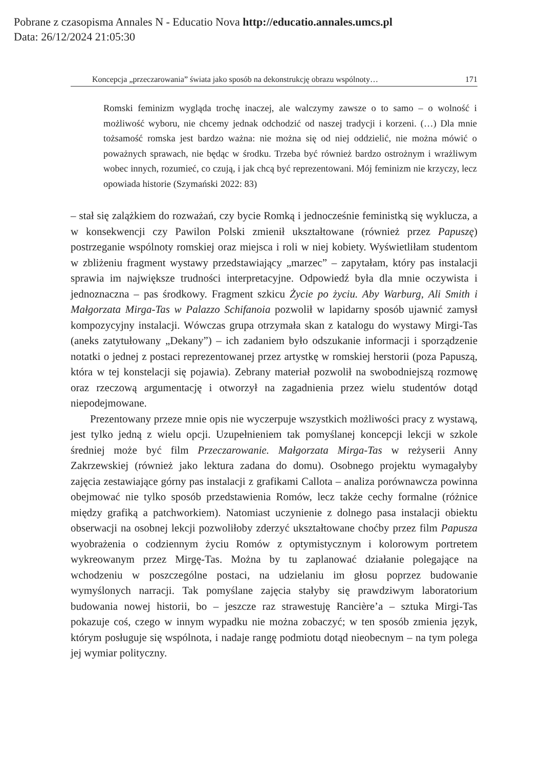Pobrane z czasopisma Annales N - Educatio Nova http://educatio.annales.umcs.pl
Data: 26/12/2024 21:05:30
Koncepcja „przeczarowania” świata jako sposób na dekonstrukcję obrazu wspólnoty… 171
Romski feminizm wygląda trochę inaczej, ale walczymy zawsze o to samo – o wolność i możliwość wyboru, nie chcemy jednak odchodzić od naszej tradycji i korzeni. (…) Dla mnie tożsamość romska jest bardzo ważna: nie można się od niej oddzielić, nie można mówić o poważnych sprawach, nie będąc w środku. Trzeba być również bardzo ostrożnym i wrażliwym wobec innych, rozumieć, co czują, i jak chcą być reprezentowani. Mój feminizm nie krzyczy, lecz opowiada historie (Szymański 2022: 83)
– stał się zalążkiem do rozważań, czy bycie Romką i jednocześnie feministką się wyklucza, a w konsekwencji czy Pawilon Polski zmienił ukształtowane (również przez Papuszę) postrzeganie wspólnoty romskiej oraz miejsca i roli w niej kobiety. Wyświetliłam studentom w zbliżeniu fragment wystawy przedstawiający „marzec” – zapytałam, który pas instalacji sprawia im największe trudności interpretacyjne. Odpowiedź była dla mnie oczywista i jednoznaczna – pas środkowy. Fragment szkicu Życie po życiu. Aby Warburg, Ali Smith i Małgorzata Mirga-Tas w Palazzo Schifanoia pozwolił w lapidarny sposób ujawnić zamysł kompozycyjny instalacji. Wówczas grupa otrzymała skan z katalogu do wystawy Mirgi-Tas (aneks zatytułowany „Dekany”) – ich zadaniem było odszukanie informacji i sporządzenie notatki o jednej z postaci reprezentowanej przez artystkę w romskiej herstorii (poza Papuszą, która w tej konstelacji się pojawia). Zebrany materiał pozwolił na swobodniejszą rozmowę oraz rzeczową argumentację i otworzył na zagadnienia przez wielu studentów dotąd niepodejmowane.
Prezentowany przeze mnie opis nie wyczerpuje wszystkich możliwości pracy z wystawą, jest tylko jedną z wielu opcji. Uzupełnieniem tak pomyślanej koncepcji lekcji w szkole średniej może być film Przeczarowanie. Małgorzata Mirga-Tas w reżyserii Anny Zakrzewskiej (również jako lektura zadana do domu). Osobnego projektu wymagałyby zajęcia zestawiające górny pas instalacji z grafikami Callota – analiza porównawcza powinna obejmować nie tylko sposób przedstawienia Romów, lecz także cechy formalne (różnice między grafiką a patchworkiem). Natomiast uczynienie z dolnego pasa instalacji obiektu obserwacji na osobnej lekcji pozwoliłoby zderzyć ukształtowane choćby przez film Papusza wyobrażenia o codziennym życiu Romów z optymistycznym i kolorowym portretem wykreowanym przez Mirgę-Tas. Można by tu zaplanować działanie polegające na wchodzeniu w poszczególne postaci, na udzielaniu im głosu poprzez budowanie wymyślonych narracji. Tak pomyślane zajęcia stałyby się prawdziwym laboratorium budowania nowej historii, bo – jeszcze raz strawestuję Rancière’a – sztuka Mirgi-Tas pokazuje coś, czego w innym wypadku nie można zobaczyć; w ten sposób zmienia język, którym posługuje się wspólnota, i nadaje rangę podmiotu dotąd nieobecnym – na tym polega jej wymiar polityczny.